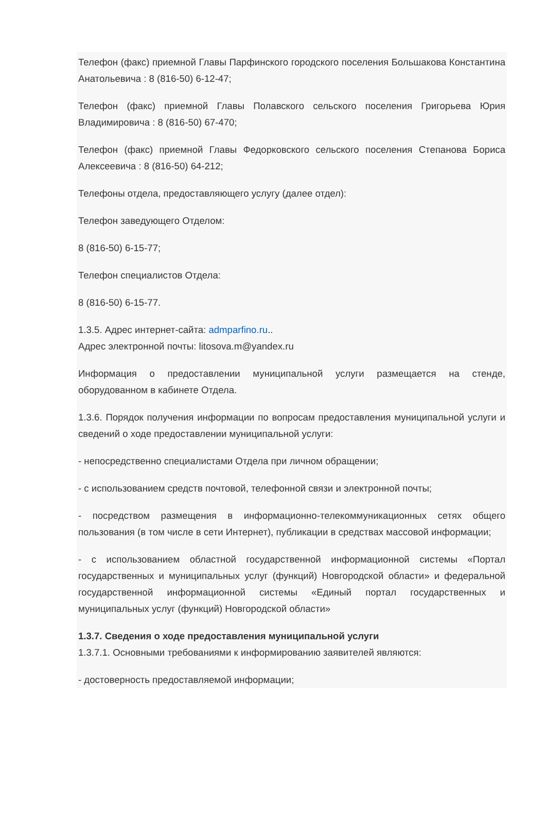Телефон (факс) приемной Главы Парфинского городского поселения Большакова Константина Анатольевича : 8 (816-50) 6-12-47;
Телефон (факс) приемной Главы Полавского сельского поселения Григорьева Юрия Владимировича : 8 (816-50) 67-470;
Телефон (факс) приемной Главы Федорковского сельского поселения Степанова Бориса Алексеевича : 8 (816-50) 64-212;
Телефоны отдела, предоставляющего услугу (далее отдел):
Телефон заведующего Отделом:
8 (816-50) 6-15-77;
Телефон специалистов Отдела:
8 (816-50) 6-15-77.
1.3.5. Адрес интернет-сайта: admparfino.ru..
Адрес электронной почты: litosova.m@yandex.ru
Информация о предоставлении муниципальной услуги размещается на стенде, оборудованном в кабинете Отдела.
1.3.6. Порядок получения информации по вопросам предоставления муниципальной услуги и сведений о ходе предоставлении муниципальной услуги:
- непосредственно специалистами Отдела при личном обращении;
- с использованием средств почтовой, телефонной связи и электронной почты;
- посредством размещения в информационно-телекоммуникационных сетях общего пользования (в том числе в сети Интернет), публикации в средствах массовой информации;
- с использованием областной государственной информационной системы «Портал государственных и муниципальных услуг (функций) Новгородской области» и федеральной государственной информационной системы «Единый портал государственных и муниципальных услуг (функций) Новгородской области»
1.3.7. Сведения о ходе предоставления муниципальной услуги
1.3.7.1. Основными требованиями к информированию заявителей являются:
- достоверность предоставляемой информации;